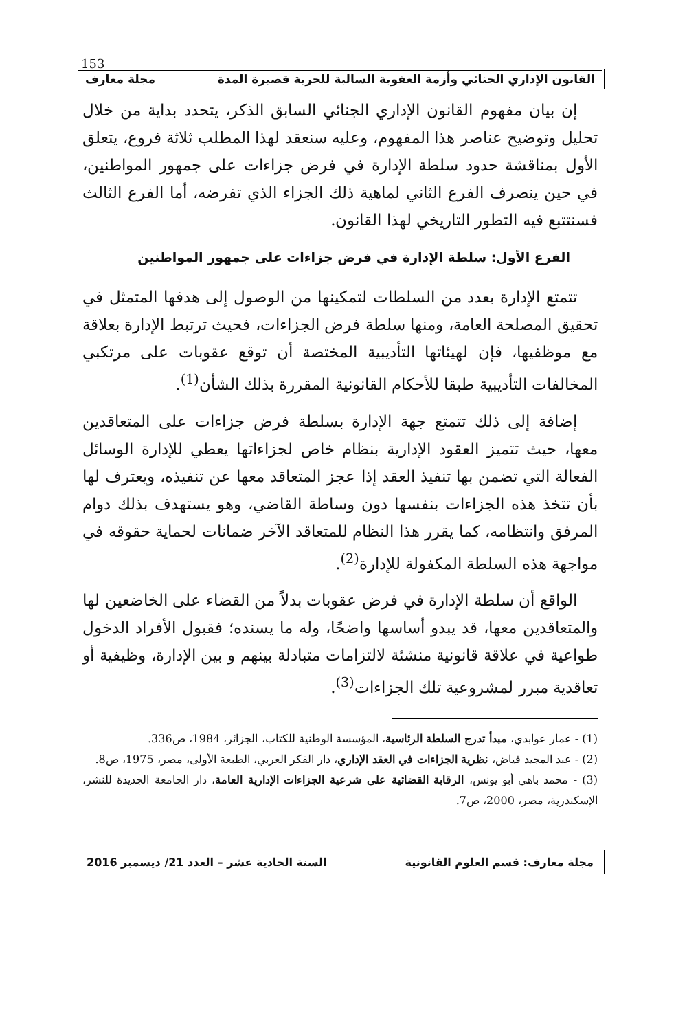153
القانون الإداري الجنائي وأزمة العقوبة السالبة للحرية قصيرة المدة مجلة معارف
إن بيان مفهوم القانون الإداري الجنائي السابق الذكر، يتحدد بداية من خلال تحليل وتوضيح عناصر هذا المفهوم، وعليه سنعقد لهذا المطلب ثلاثة فروع، يتعلق الأول بمناقشة حدود سلطة الإدارة في فرض جزاءات على جمهور المواطنين، في حين ينصرف الفرع الثاني لماهية ذلك الجزاء الذي تفرضه، أما الفرع الثالث فسنتتبع فيه التطور التاريخي لهذا القانون.
الفرع الأول: سلطة الإدارة في فرض جزاءات على جمهور المواطنين
تتمتع الإدارة بعدد من السلطات لتمكينها من الوصول إلى هدفها المتمثل في تحقيق المصلحة العامة، ومنها سلطة فرض الجزاءات، فحيث ترتبط الإدارة بعلاقة مع موظفيها، فإن لهيئاتها التأديبية المختصة أن توقع عقوبات على مرتكبي المخالفات التأديبية طبقا للأحكام القانونية المقررة بذلك الشأن<sup>(1)</sup>.
إضافة إلى ذلك تتمتع جهة الإدارة بسلطة فرض جزاءات على المتعاقدين معها، حيث تتميز العقود الإدارية بنظام خاص لجزاءاتها يعطي للإدارة الوسائل الفعالة التي تضمن بها تنفيذ العقد إذا عجز المتعاقد معها عن تنفيذه، ويعترف لها بأن تتخذ هذه الجزاءات بنفسها دون وساطة القاضي، وهو يستهدف بذلك دوام المرفق وانتظامه، كما يقرر هذا النظام للمتعاقد الآخر ضمانات لحماية حقوقه في مواجهة هذه السلطة المكفولة للإدارة<sup>(2)</sup>.
الواقع أن سلطة الإدارة في فرض عقوبات بدلاً من القضاء على الخاضعين لها والمتعاقدين معها، قد يبدو أساسها واضحًا، وله ما يسنده؛ فقبول الأفراد الدخول طواعية في علاقة قانونية منشئة لالتزامات متبادلة بينهم و بين الإدارة، وظيفية أو تعاقدية مبرر لمشروعية تلك الجزاءات<sup>(3)</sup>.
(1) - عمار عوابدي، مبدأ تدرج السلطة الرئاسية، المؤسسة الوطنية للكتاب، الجزائر، 1984، ص336.
(2) - عبد المجيد فياض، نظرية الجزاءات في العقد الإداري، دار الفكر العربي، الطبعة الأولى، مصر، 1975، ص8.
(3) - محمد باهي أبو يونس، الرقابة القضائية على شرعية الجزاءات الإدارية العامة، دار الجامعة الجديدة للنشر، الإسكندرية، مصر، 2000، ص7.
مجلة معارف: قسم العلوم القانونية السنة الحادية عشر – العدد 21/ ديسمبر 2016